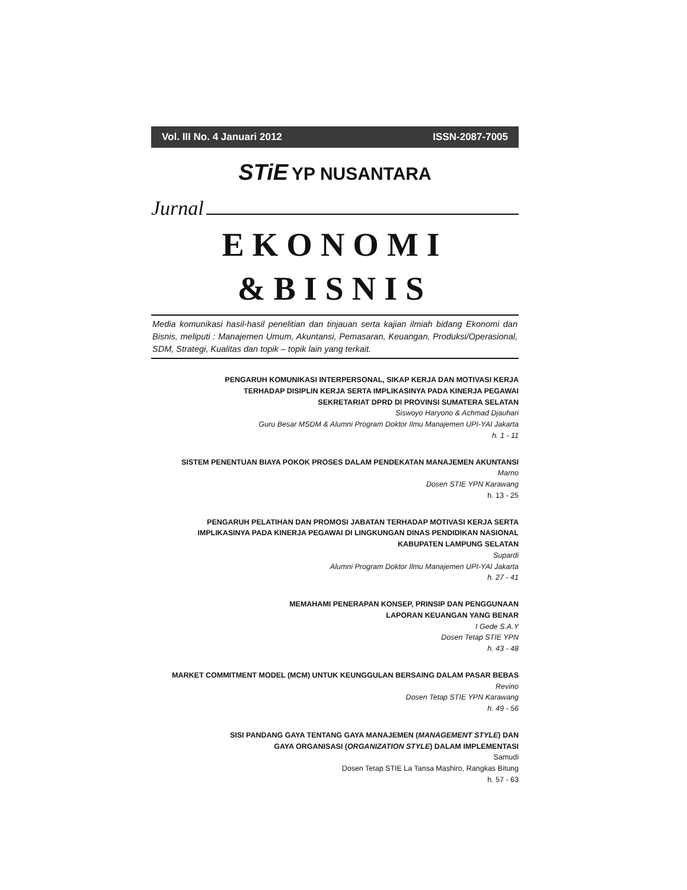Vol. III No. 4 Januari 2012 ISSN-2087-7005
STiE YP NUSANTARA
Jurnal
EKONOMI
&BISNIS
Media komunikasi hasil-hasil penelitian dan tinjauan serta kajian ilmiah bidang Ekonomi dan Bisnis, meliputi : Manajemen Umum, Akuntansi, Pemasaran, Keuangan, Produksi/Operasional, SDM, Strategi, Kualitas dan topik – topik lain yang terkait.
PENGARUH KOMUNIKASI INTERPERSONAL, SIKAP KERJA DAN MOTIVASI KERJA
TERHADAP DISIPLIN KERJA SERTA IMPLIKASINYA PADA KINERJA PEGAWAI
SEKRETARIAT DPRD DI PROVINSI SUMATERA SELATAN
Siswoyo Haryono & Achmad Djauhari
Guru Besar MSDM & Alumni Program Doktor Ilmu Manajemen UPI-YAI Jakarta
h. 1 - 11
SISTEM PENENTUAN BIAYA POKOK PROSES DALAM PENDEKATAN MANAJEMEN AKUNTANSI
Marno
Dosen STIE YPN Karawang
h. 13 - 25
PENGARUH PELATIHAN DAN PROMOSI JABATAN TERHADAP MOTIVASI KERJA SERTA
IMPLIKASINYA PADA KINERJA PEGAWAI DI LINGKUNGAN DINAS PENDIDIKAN NASIONAL
KABUPATEN LAMPUNG SELATAN
Supardi
Alumni Program Doktor Ilmu Manajemen UPI-YAI Jakarta
h. 27 - 41
MEMAHAMI PENERAPAN KONSEP, PRINSIP DAN PENGGUNAAN
LAPORAN KEUANGAN YANG BENAR
I Gede S.A.Y
Dosen Tetap STIE YPN
h. 43 - 48
MARKET COMMITMENT MODEL (MCM) UNTUK KEUNGGULAN BERSAING DALAM PASAR BEBAS
Revino
Dosen Tetap STIE YPN Karawang
h. 49 - 56
SISI PANDANG GAYA TENTANG GAYA MANAJEMEN (MANAGEMENT STYLE) DAN
GAYA ORGANISASI (ORGANIZATION STYLE) DALAM IMPLEMENTASI
Samudi
Dosen Tetap STIE La Tansa Mashiro, Rangkas Bitung
h. 57 - 63